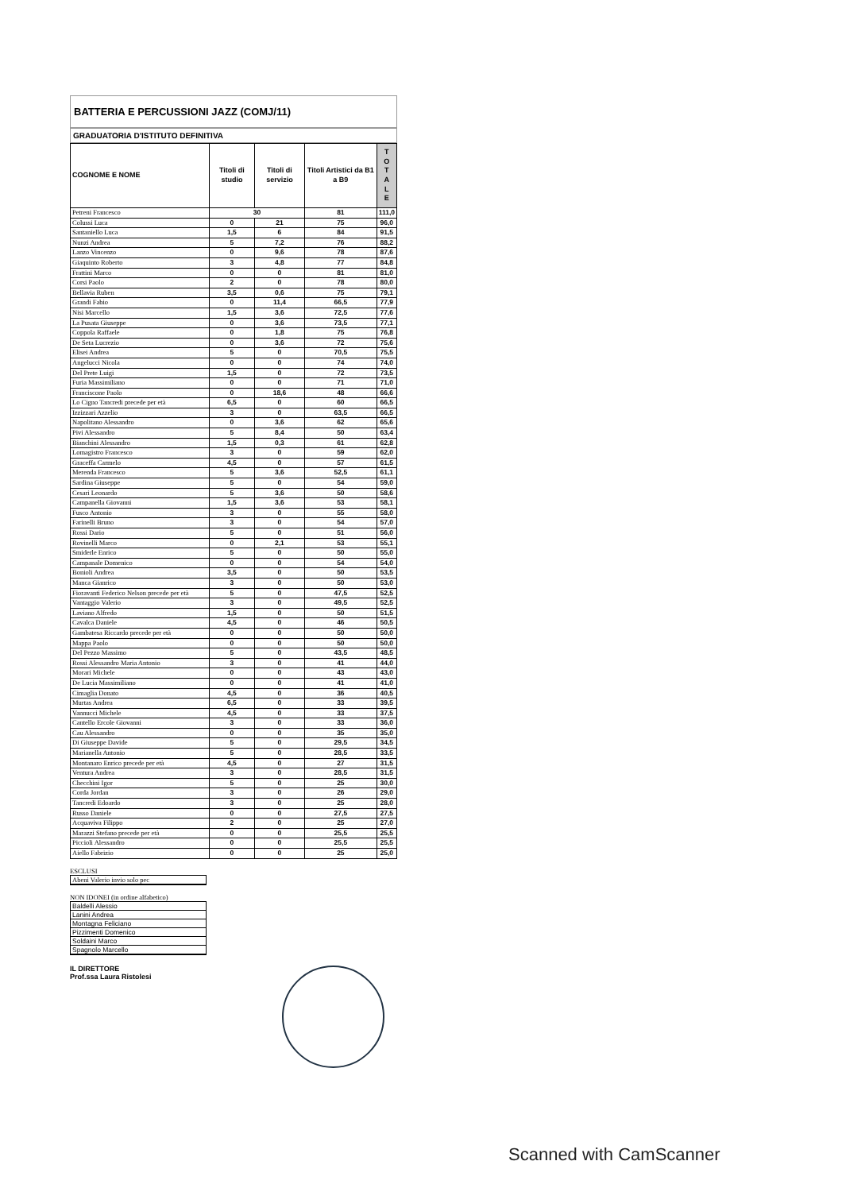BATTERIA E PERCUSSIONI JAZZ (COMJ/11)
GRADUATORIA D'ISTITUTO DEFINITIVA
| COGNOME E NOME | Titoli di studio | Titoli di servizio | Titoli Artistici da B1 a B9 | T O T A L E |
| --- | --- | --- | --- | --- |
| Petreni Francesco | 30 | | 81 | 111,0 |
| Colussi Luca | 0 | 21 | 75 | 96,0 |
| Santaniello Luca | 1,5 | 6 | 84 | 91,5 |
| Nunzi Andrea | 5 | 7,2 | 76 | 88,2 |
| Lanzo Vincenzo | 0 | 9,6 | 78 | 87,6 |
| Giaquinto Roberto | 3 | 4,8 | 77 | 84,8 |
| Frattini Marco | 0 | 0 | 81 | 81,0 |
| Corsi Paolo | 2 | 0 | 78 | 80,0 |
| Bellavia Ruben | 3,5 | 0,6 | 75 | 79,1 |
| Grandi Fabio | 0 | 11,4 | 66,5 | 77,9 |
| Nisi Marcello | 1,5 | 3,6 | 72,5 | 77,6 |
| La Pusata Giuseppe | 0 | 3,6 | 73,5 | 77,1 |
| Coppola Raffaele | 0 | 1,8 | 75 | 76,8 |
| De Seta Lucrezio | 0 | 3,6 | 72 | 75,6 |
| Elisei Andrea | 5 | 0 | 70,5 | 75,5 |
| Angelucci Nicola | 0 | 0 | 74 | 74,0 |
| Del Prete Luigi | 1,5 | 0 | 72 | 73,5 |
| Furia Massimiliano | 0 | 0 | 71 | 71,0 |
| Franciscone Paolo | 0 | 18,6 | 48 | 66,6 |
| Lo Cigno Tancredi precede per età | 6,5 | 0 | 60 | 66,5 |
| Izzizzari Azzelio | 3 | 0 | 63,5 | 66,5 |
| Napolitano Alessandro | 0 | 3,6 | 62 | 65,6 |
| Pivi Alessandro | 5 | 8,4 | 50 | 63,4 |
| Bianchini Alessandro | 1,5 | 0,3 | 61 | 62,8 |
| Lomagistro Francesco | 3 | 0 | 59 | 62,0 |
| Graceffa Carmelo | 4,5 | 0 | 57 | 61,5 |
| Merenda Francesco | 5 | 3,6 | 52,5 | 61,1 |
| Sardina Giuseppe | 5 | 0 | 54 | 59,0 |
| Cesari Leonardo | 5 | 3,6 | 50 | 58,6 |
| Campanella Giovanni | 1,5 | 3,6 | 53 | 58,1 |
| Fusco Antonio | 3 | 0 | 55 | 58,0 |
| Farinelli Bruno | 3 | 0 | 54 | 57,0 |
| Rossi Dario | 5 | 0 | 51 | 56,0 |
| Rovinelli Marco | 0 | 2,1 | 53 | 55,1 |
| Smiderle Enrico | 5 | 0 | 50 | 55,0 |
| Campanale Domenico | 0 | 0 | 54 | 54,0 |
| Bonioli Andrea | 3,5 | 0 | 50 | 53,5 |
| Manca Gianrico | 3 | 0 | 50 | 53,0 |
| Fioravanti Federico Nelson precede per età | 5 | 0 | 47,5 | 52,5 |
| Vantaggio Valerio | 3 | 0 | 49,5 | 52,5 |
| Laviano Alfredo | 1,5 | 0 | 50 | 51,5 |
| Cavalca Daniele | 4,5 | 0 | 46 | 50,5 |
| Gambatesa Riccardo precede per età | 0 | 0 | 50 | 50,0 |
| Mappa Paolo | 0 | 0 | 50 | 50,0 |
| Del Pezzo Massimo | 5 | 0 | 43,5 | 48,5 |
| Rossi Alessandro Maria Antonio | 3 | 0 | 41 | 44,0 |
| Morari Michele | 0 | 0 | 43 | 43,0 |
| De Lucia Massimiliano | 0 | 0 | 41 | 41,0 |
| Cimaglia Donato | 4,5 | 0 | 36 | 40,5 |
| Murtas Andrea | 6,5 | 0 | 33 | 39,5 |
| Vannucci Michele | 4,5 | 0 | 33 | 37,5 |
| Cantello Ercole Giovanni | 3 | 0 | 33 | 36,0 |
| Cau Alessandro | 0 | 0 | 35 | 35,0 |
| Di Giuseppe Davide | 5 | 0 | 29,5 | 34,5 |
| Marianella Antonio | 5 | 0 | 28,5 | 33,5 |
| Montanaro Enrico precede per età | 4,5 | 0 | 27 | 31,5 |
| Ventura Andrea | 3 | 0 | 28,5 | 31,5 |
| Checchini Igor | 5 | 0 | 25 | 30,0 |
| Corda Jordan | 3 | 0 | 26 | 29,0 |
| Tancredi Edoardo | 3 | 0 | 25 | 28,0 |
| Russo Daniele | 0 | 0 | 27,5 | 27,5 |
| Acquaviva Filippo | 2 | 0 | 25 | 27,0 |
| Marazzi Stefano precede per età | 0 | 0 | 25,5 | 25,5 |
| Piccioli Alessandro | 0 | 0 | 25,5 | 25,5 |
| Aiello Fabrizio | 0 | 0 | 25 | 25,0 |
ESCLUSI
Abeni Valerio invio solo pec
NON IDONEI (in ordine alfabetico)
Baldelli Alessio
Lanini Andrea
Montagna Feliciano
Pizzimenti Domenico
Soldaini Marco
Spagnolo Marcello
IL DIRETTORE
Prof.ssa Laura Ristolesi
Scanned with CamScanner